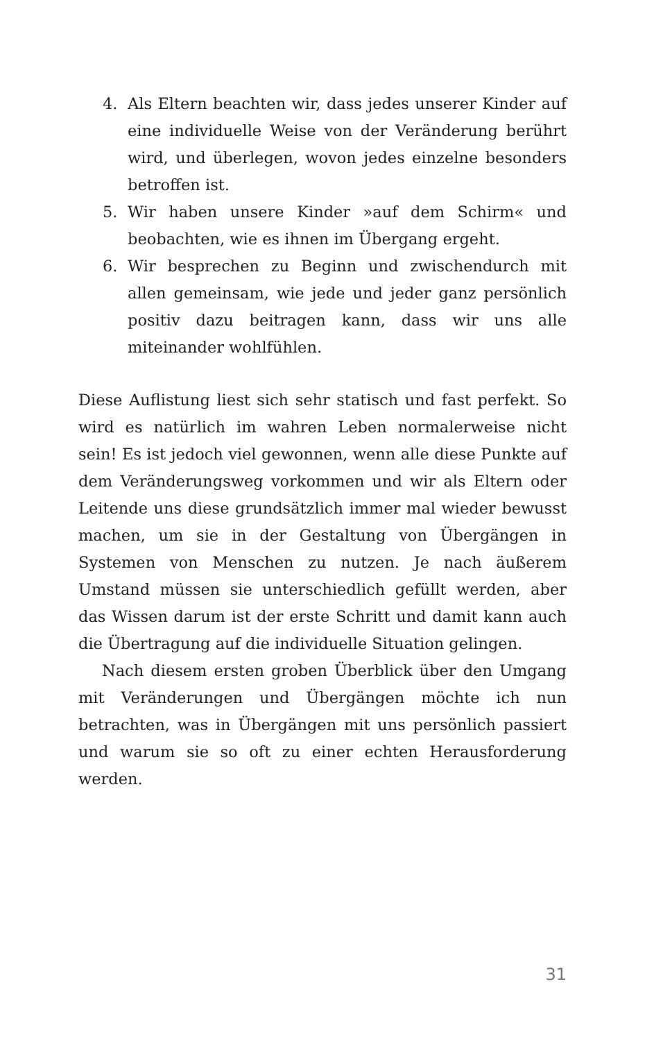4. Als Eltern beachten wir, dass jedes unserer Kinder auf eine individuelle Weise von der Veränderung berührt wird, und überlegen, wovon jedes einzelne besonders betroffen ist.
5. Wir haben unsere Kinder »auf dem Schirm« und beobachten, wie es ihnen im Übergang ergeht.
6. Wir besprechen zu Beginn und zwischendurch mit allen gemeinsam, wie jede und jeder ganz persönlich positiv dazu beitragen kann, dass wir uns alle miteinander wohlfühlen.
Diese Auflistung liest sich sehr statisch und fast perfekt. So wird es natürlich im wahren Leben normalerweise nicht sein! Es ist jedoch viel gewonnen, wenn alle diese Punkte auf dem Veränderungsweg vorkommen und wir als Eltern oder Leitende uns diese grundsätzlich immer mal wieder bewusst machen, um sie in der Gestaltung von Übergängen in Systemen von Menschen zu nutzen. Je nach äußerem Umstand müssen sie unterschiedlich gefüllt werden, aber das Wissen darum ist der erste Schritt und damit kann auch die Übertragung auf die individuelle Situation gelingen.
Nach diesem ersten groben Überblick über den Umgang mit Veränderungen und Übergängen möchte ich nun betrachten, was in Übergängen mit uns persönlich passiert und warum sie so oft zu einer echten Herausforderung werden.
31